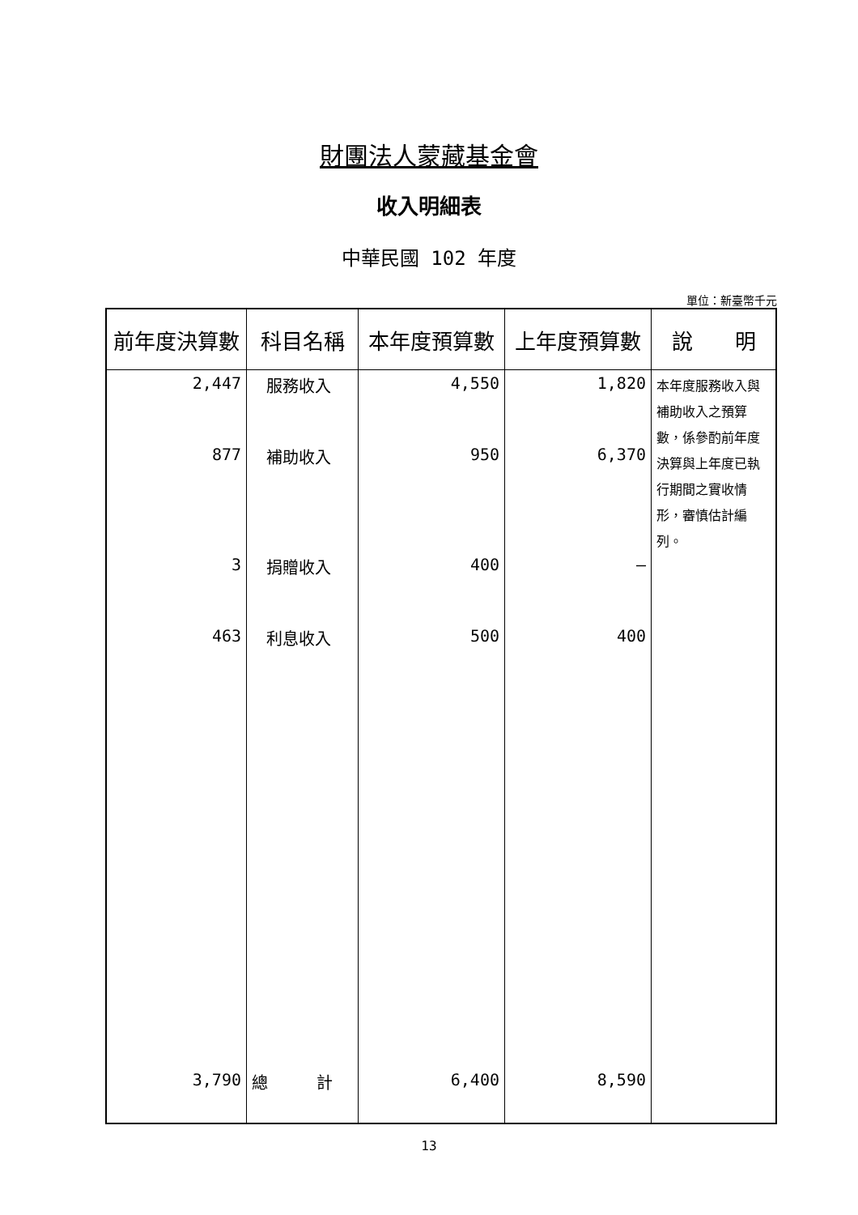財團法人蒙藏基金會
收入明細表
中華民國 102 年度
單位：新臺幣千元
| 前年度決算數 | 科目名稱 | 本年度預算數 | 上年度預算數 | 說 明 |
| --- | --- | --- | --- | --- |
| 2,447 877 3 463 | 服務收入 補助收入 捐贈收入 利息收入 | 4,550 950 400 500 | 1,820 6,370 — 400 | 本年度服務收入與補助收入之預算數，係參酌前年度決算與上年度已執行期間之實收情形，審慎估計編列。 |
| 3,790 | 總 計 | 6,400 | 8,590 | |
13